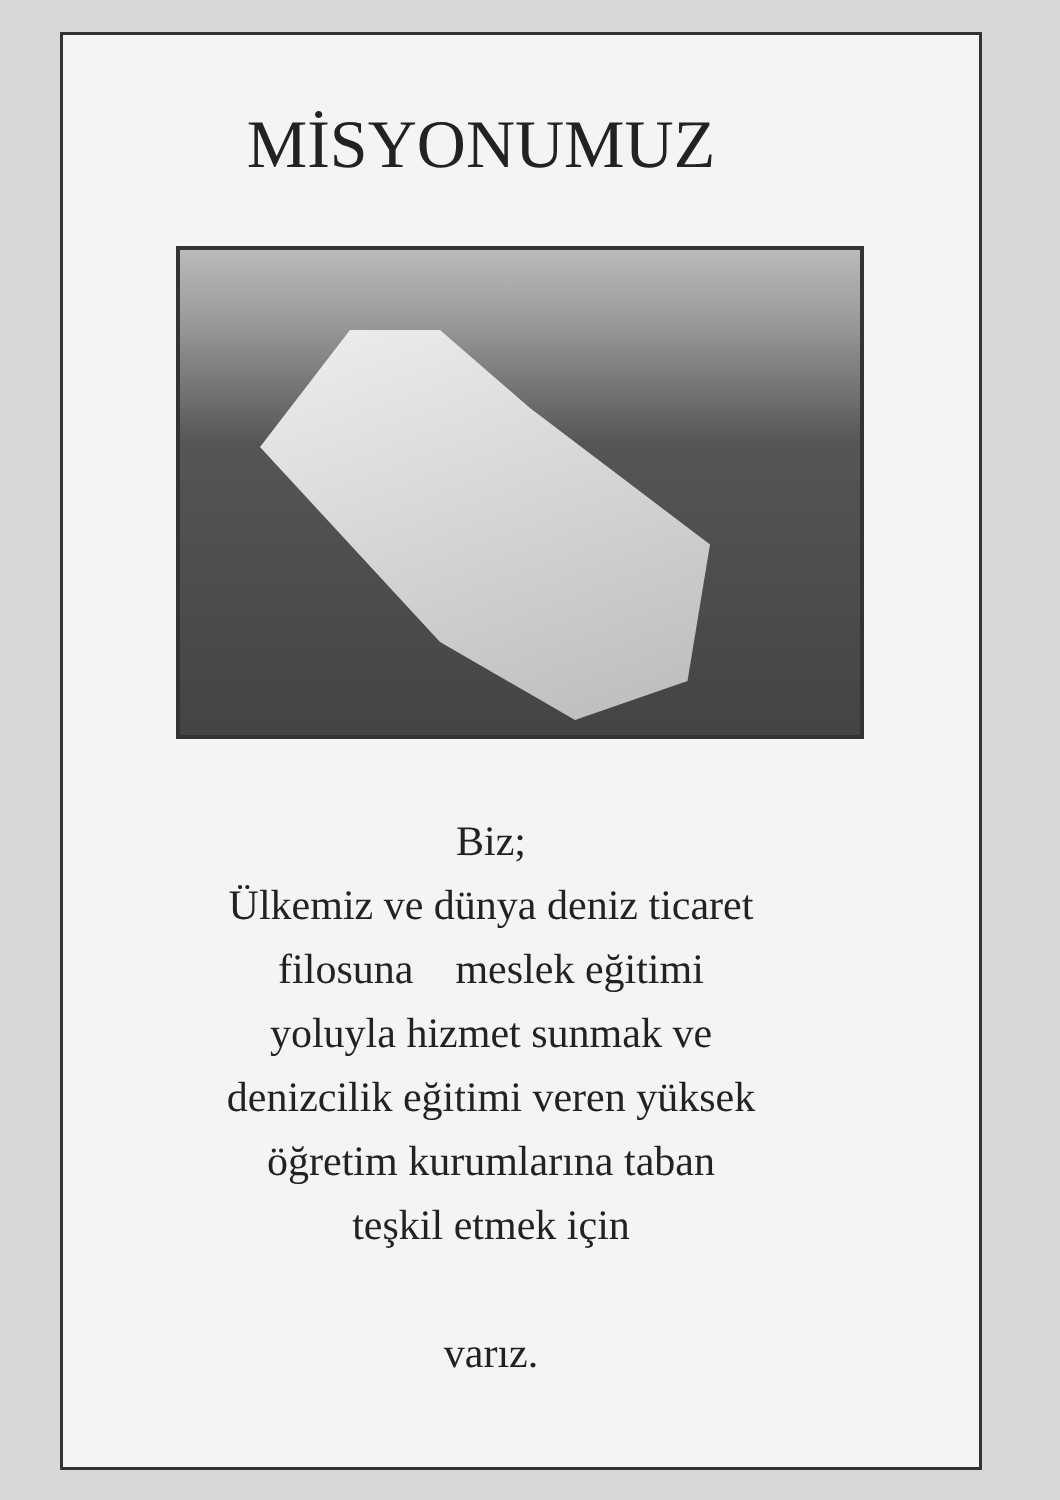MİSYONUMUZ
Biz;
Ülkemiz ve dünya deniz ticaret
filosuna meslek eğitimi
yoluyla hizmet sunmak ve
denizcilik eğitimi veren yüksek
öğretim kurumlarına taban
teşkil etmek için
varız.